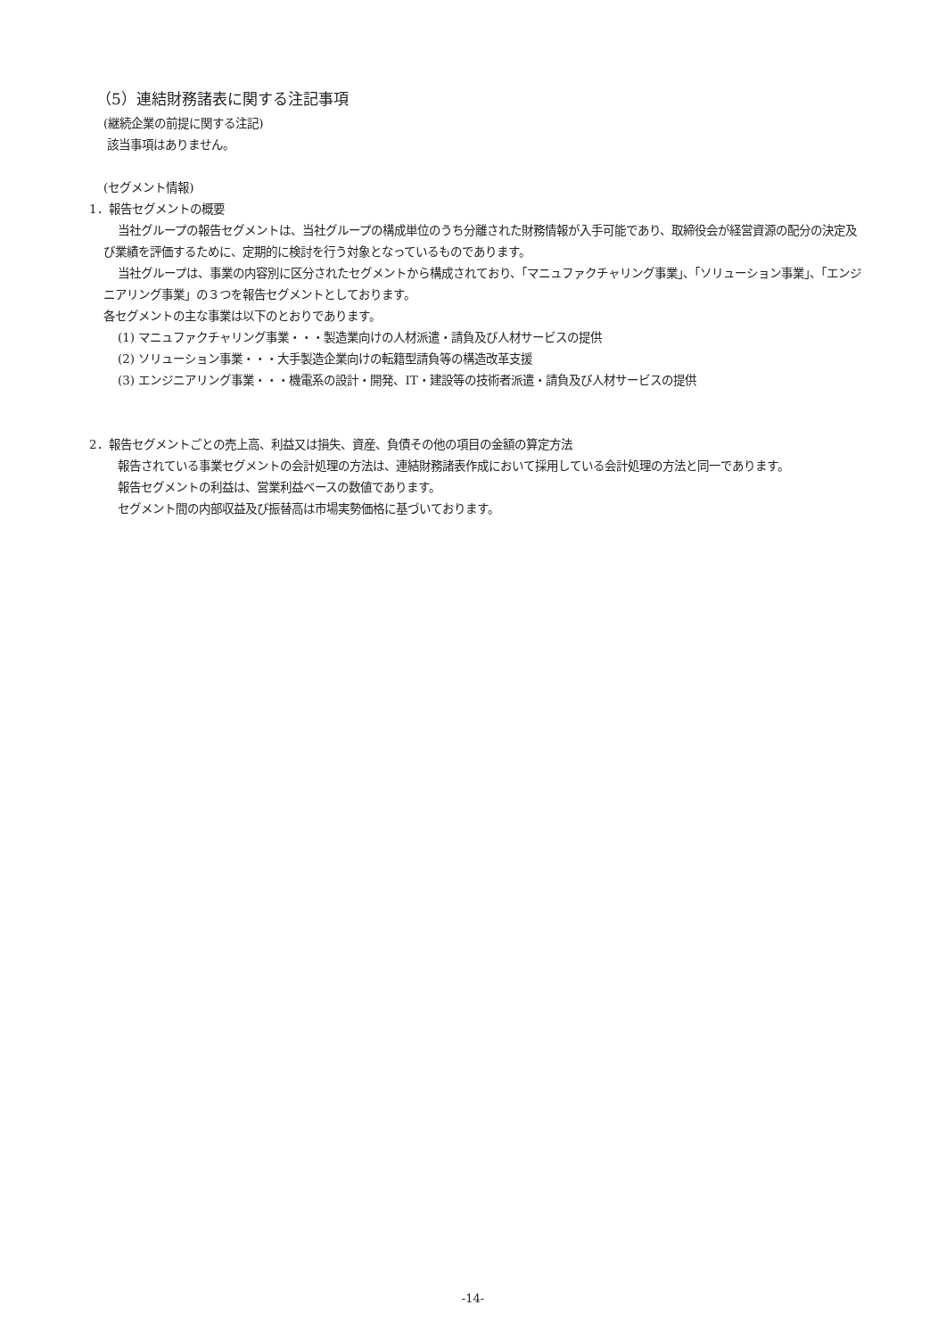（5）連結財務諸表に関する注記事項
(継続企業の前提に関する注記)
該当事項はありません。
(セグメント情報)
1．報告セグメントの概要
当社グループの報告セグメントは、当社グループの構成単位のうち分離された財務情報が入手可能であり、取締役会が経営資源の配分の決定及び業績を評価するために、定期的に検討を行う対象となっているものであります。
当社グループは、事業の内容別に区分されたセグメントから構成されており、「マニュファクチャリング事業」、「ソリューション事業」、「エンジニアリング事業」の３つを報告セグメントとしております。
各セグメントの主な事業は以下のとおりであります。
(1) マニュファクチャリング事業・・・製造業向けの人材派遣・請負及び人材サービスの提供
(2) ソリューション事業・・・大手製造企業向けの転籍型請負等の構造改革支援
(3) エンジニアリング事業・・・機電系の設計・開発、IT・建設等の技術者派遣・請負及び人材サービスの提供
2．報告セグメントごとの売上高、利益又は損失、資産、負債その他の項目の金額の算定方法
報告されている事業セグメントの会計処理の方法は、連結財務諸表作成において採用している会計処理の方法と同一であります。
報告セグメントの利益は、営業利益ベースの数値であります。
セグメント間の内部収益及び振替高は市場実勢価格に基づいております。
-14-